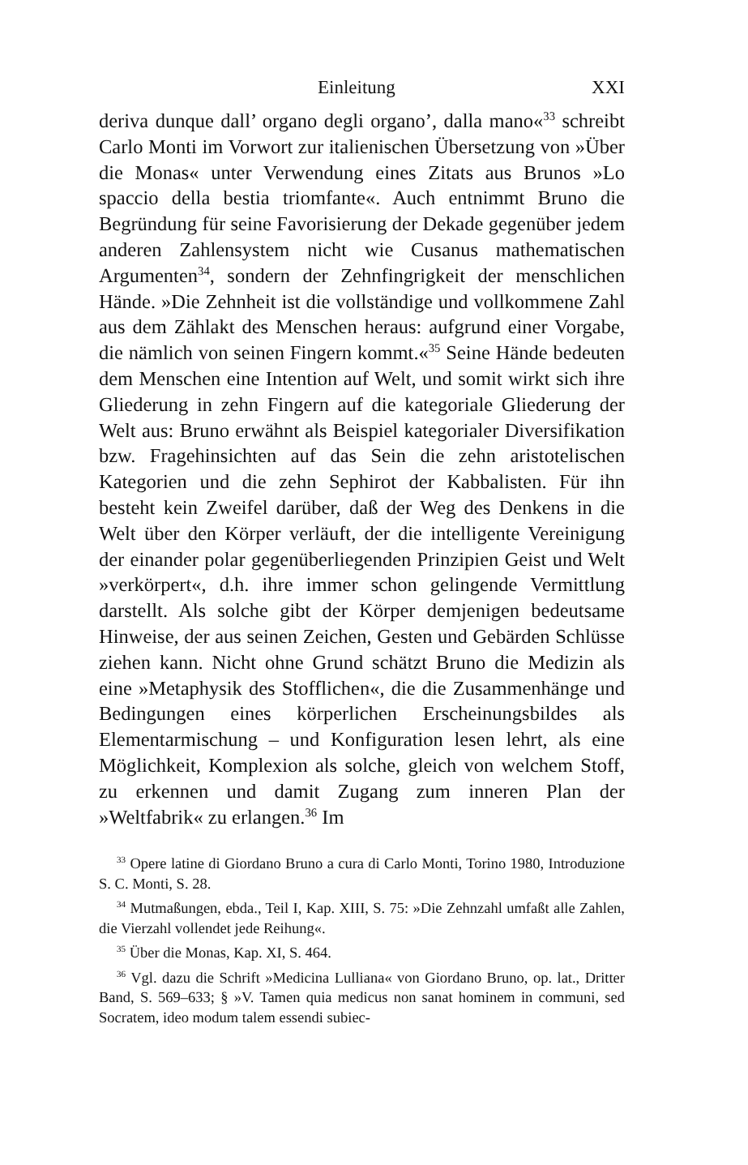Einleitung XXI
deriva dunque dall’ organo degli organo’, dalla mano«<sup>33</sup> schreibt Carlo Monti im Vorwort zur italienischen Übersetzung von »Über die Monas« unter Verwendung eines Zitats aus Brunos »Lo spaccio della bestia triomfante«. Auch entnimmt Bruno die Begründung für seine Favorisierung der Dekade gegenüber jedem anderen Zahlensystem nicht wie Cusanus mathematischen Argumenten<sup>34</sup>, sondern der Zehnfingrigkeit der menschlichen Hände. »Die Zehnheit ist die vollständige und vollkommene Zahl aus dem Zählakt des Menschen heraus: aufgrund einer Vorgabe, die nämlich von seinen Fingern kommt.«<sup>35</sup> Seine Hände bedeuten dem Menschen eine Intention auf Welt, und somit wirkt sich ihre Gliederung in zehn Fingern auf die kategoriale Gliederung der Welt aus: Bruno erwähnt als Beispiel kategorialer Diversifikation bzw. Fragehinsichten auf das Sein die zehn aristotelischen Kategorien und die zehn Sephirot der Kabbalisten. Für ihn besteht kein Zweifel darüber, daß der Weg des Denkens in die Welt über den Körper verläuft, der die intelligente Vereinigung der einander polar gegenüberliegenden Prinzipien Geist und Welt »verkörpert«, d.h. ihre immer schon gelingende Vermittlung darstellt. Als solche gibt der Körper demjenigen bedeutsame Hinweise, der aus seinen Zeichen, Gesten und Gebärden Schlüsse ziehen kann. Nicht ohne Grund schätzt Bruno die Medizin als eine »Metaphysik des Stofflichen«, die die Zusammenhänge und Bedingungen eines körperlichen Erscheinungsbildes als Elementarmischung – und Konfiguration lesen lehrt, als eine Möglichkeit, Komplexion als solche, gleich von welchem Stoff, zu erkennen und damit Zugang zum inneren Plan der »Weltfabrik« zu erlangen.<sup>36</sup> Im
<sup>33</sup> Opere latine di Giordano Bruno a cura di Carlo Monti, Torino 1980, Introduzione S. C. Monti, S. 28.
<sup>34</sup> Mutmaßungen, ebda., Teil I, Kap. XIII, S. 75: »Die Zehnzahl umfaßt alle Zahlen, die Vierzahl vollendet jede Reihung«.
<sup>35</sup> Über die Monas, Kap. XI, S. 464.
<sup>36</sup> Vgl. dazu die Schrift »Medicina Lulliana« von Giordano Bruno, op. lat., Dritter Band, S. 569–633; § »V. Tamen quia medicus non sanat hominem in communi, sed Socratem, ideo modum talem essendi subiec-